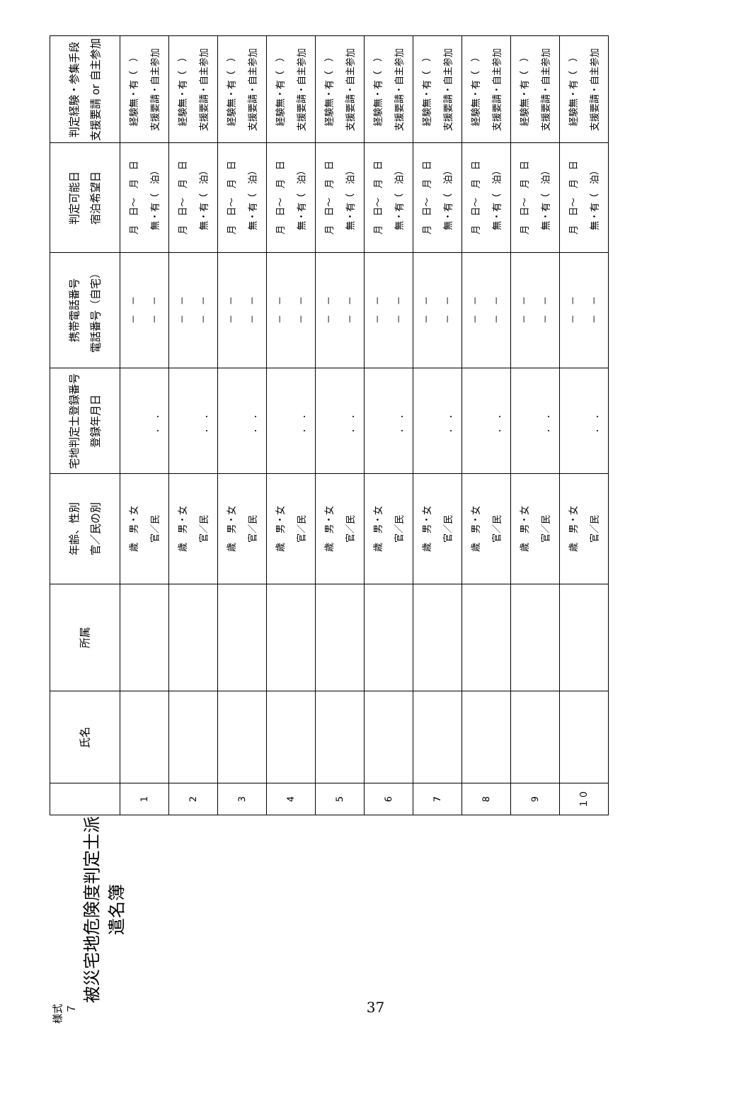様式７
被災宅地危険度判定士派遣名簿
| | 氏名 | 所属 | 年齢、性別 官／民の別 | 宅地判定士登録番号 登録年月日 | 携帯電話番号 電話番号（自宅） | 判定可能日 宿泊希望日 | 判定経験・参集手段 支援要請 or 自主参加 |
| --- | --- | --- | --- | --- | --- | --- | --- |
| 1 | | | 歳 男・女 官／民 | ． ． | － － － － | 月 日～ 月 日 無・有（ 泊） | 経験無・有（ ） 支援要請・自主参加 |
| 2 | | | 歳 男・女 官／民 | ． ． | － － － － | 月 日～ 月 日 無・有（ 泊） | 経験無・有（ ） 支援要請・自主参加 |
| 3 | | | 歳 男・女 官／民 | ． ． | － － － － | 月 日～ 月 日 無・有（ 泊） | 経験無・有（ ） 支援要請・自主参加 |
| 4 | | | 歳 男・女 官／民 | ． ． | － － － － | 月 日～ 月 日 無・有（ 泊） | 経験無・有（ ） 支援要請・自主参加 |
| 5 | | | 歳 男・女 官／民 | ． ． | － － － － | 月 日～ 月 日 無・有（ 泊） | 経験無・有（ ） 支援要請・自主参加 |
| 6 | | | 歳 男・女 官／民 | ． ． | － － － － | 月 日～ 月 日 無・有（ 泊） | 経験無・有（ ） 支援要請・自主参加 |
| 7 | | | 歳 男・女 官／民 | ． ． | － － － － | 月 日～ 月 日 無・有（ 泊） | 経験無・有（ ） 支援要請・自主参加 |
| 8 | | | 歳 男・女 官／民 | ． ． | － － － － | 月 日～ 月 日 無・有（ 泊） | 経験無・有（ ） 支援要請・自主参加 |
| 9 | | | 歳 男・女 官／民 | ． ． | － － － － | 月 日～ 月 日 無・有（ 泊） | 経験無・有（ ） 支援要請・自主参加 |
| １０ | | | 歳 男・女 官／民 | ． ． | － － － － | 月 日～ 月 日 無・有（ 泊） | 経験無・有（ ） 支援要請・自主参加 |
37